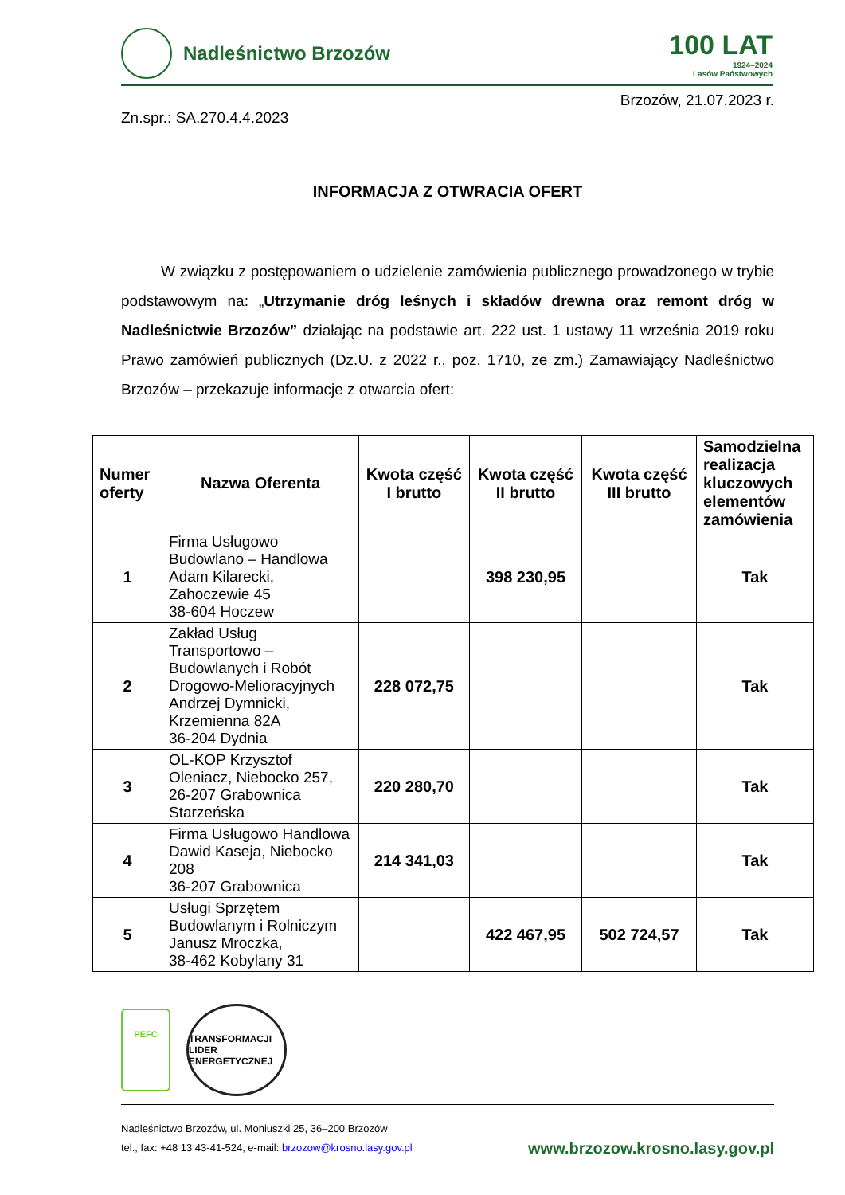Nadleśnictwo Brzozów
100 LAT
1924–2024
Lasów Państwowych
Brzozów, 21.07.2023 r.
Zn.spr.: SA.270.4.4.2023
INFORMACJA Z OTWRACIA OFERT
W związku z postępowaniem o udzielenie zamówienia publicznego prowadzonego w trybie podstawowym na: „Utrzymanie dróg leśnych i składów drewna oraz remont dróg w Nadleśnictwie Brzozów” działając na podstawie art. 222 ust. 1 ustawy 11 września 2019 roku Prawo zamówień publicznych (Dz.U. z 2022 r., poz. 1710, ze zm.) Zamawiający Nadleśnictwo Brzozów – przekazuje informacje z otwarcia ofert:
| Numer oferty | Nazwa Oferenta | Kwota część I brutto | Kwota część II brutto | Kwota część III brutto | Samodzielna realizacja kluczowych elementów zamówienia |
| --- | --- | --- | --- | --- | --- |
| 1 | Firma Usługowo Budowlano – Handlowa Adam Kilarecki, Zahoczewie 45 38-604 Hoczew | | 398 230,95 | | Tak |
| 2 | Zakład Usług Transportowo – Budowlanych i Robót Drogowo-Melioracyjnych Andrzej Dymnicki, Krzemienna 82A 36-204 Dydnia | 228 072,75 | | | Tak |
| 3 | OL-KOP Krzysztof Oleniacz, Niebocko 257, 26-207 Grabownica Starzeńska | 220 280,70 | | | Tak |
| 4 | Firma Usługowo Handlowa Dawid Kaseja, Niebocko 208 36-207 Grabownica | 214 341,03 | | | Tak |
| 5 | Usługi Sprzętem Budowlanym i Rolniczym Janusz Mroczka, 38-462 Kobylany 31 | | 422 467,95 | 502 724,57 | Tak |
PEFC
TRANSFORMACJI LIDER ENERGETYCZNEJ
Nadleśnictwo Brzozów, ul. Moniuszki 25, 36–200 Brzozów
tel., fax: +48 13 43-41-524, e-mail: brzozow@krosno.lasy.gov.pl
www.brzozow.krosno.lasy.gov.pl